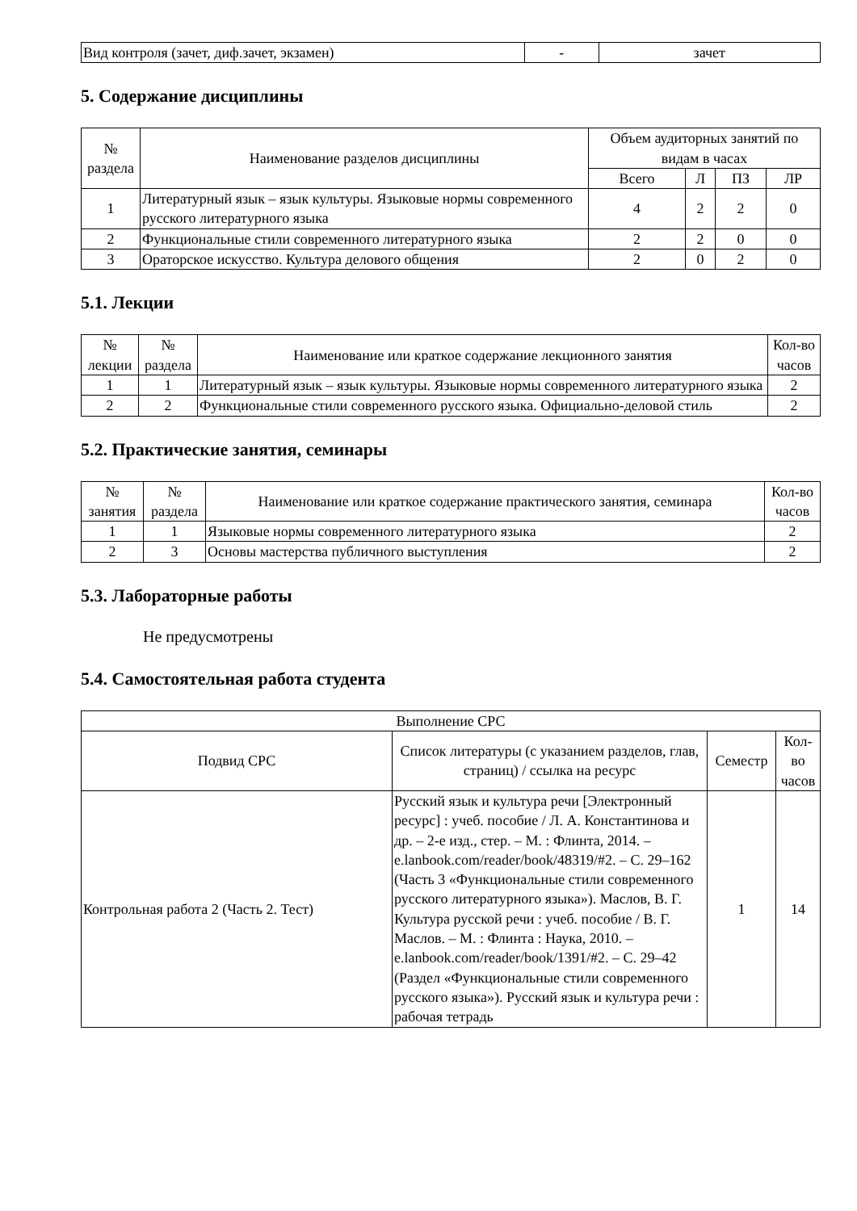| Вид контроля (зачет, диф.зачет, экзамен) | - | зачет |
5. Содержание дисциплины
| № раздела | Наименование разделов дисциплины | Объем аудиторных занятий по видам в часах | | | |
| --- | --- | --- | --- | --- | --- |
| | | Всего | Л | ПЗ | ЛР |
| 1 | Литературный язык – язык культуры. Языковые нормы современного русского литературного языка | 4 | 2 | 2 | 0 |
| 2 | Функциональные стили современного литературного языка | 2 | 2 | 0 | 0 |
| 3 | Ораторское искусство. Культура делового общения | 2 | 0 | 2 | 0 |
5.1. Лекции
| № лекции | № раздела | Наименование или краткое содержание лекционного занятия | Кол-во часов |
| --- | --- | --- | --- |
| 1 | 1 | Литературный язык – язык культуры. Языковые нормы современного литературного языка | 2 |
| 2 | 2 | Функциональные стили современного русского языка. Официально-деловой стиль | 2 |
5.2. Практические занятия, семинары
| № занятия | № раздела | Наименование или краткое содержание практического занятия, семинара | Кол-во часов |
| --- | --- | --- | --- |
| 1 | 1 | Языковые нормы современного литературного языка | 2 |
| 2 | 3 | Основы мастерства публичного выступления | 2 |
5.3. Лабораторные работы
Не предусмотрены
5.4. Самостоятельная работа студента
| Выполнение СРС | | | |
| --- | --- | --- | --- |
| Подвид СРС | Список литературы (с указанием разделов, глав, страниц) / ссылка на ресурс | Семестр | Кол-во часов |
| Контрольная работа 2 (Часть 2. Тест) | Русский язык и культура речи [Электронный ресурс] : учеб. пособие / Л. А. Константинова и др. – 2-е изд., стер. – М. : Флинта, 2014. – e.lanbook.com/reader/book/48319/#2. – С. 29–162 (Часть 3 «Функциональные стили современного русского литературного языка»). Маслов, В. Г. Культура русской речи : учеб. пособие / В. Г. Маслов. – М. : Флинта : Наука, 2010. – e.lanbook.com/reader/book/1391/#2. – С. 29–42 (Раздел «Функциональные стили современного русского языка»). Русский язык и культура речи : рабочая тетрадь | 1 | 14 |